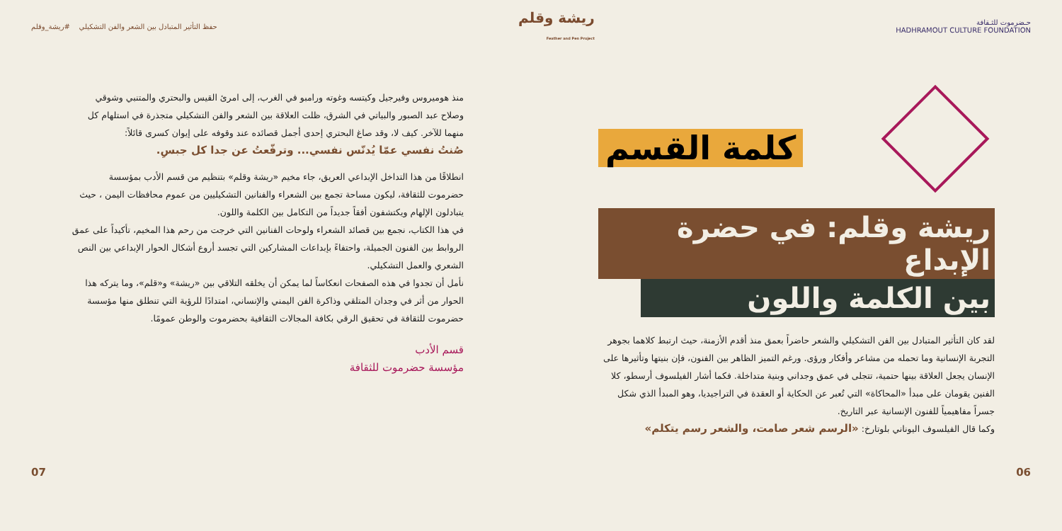حـضرموت للثـقافة
HADHRAMOUT CULTURE FOUNDATION
ريشة وقلم
Feather and Pen Project
حفظ التأثير المتبادل بين الشعر والفن التشكيلي #ريشة_وقلم
كلمة القسم
ريشة وقلم: في حضرة الإبداع
بين الكلمة واللون
لقد كان التأثير المتبادل بين الفن التشكيلي والشعر حاضراً بعمق منذ أقدم الأزمنة، حيث ارتبط كلاهما بجوهر التجربة الإنسانية وما تحمله من مشاعر وأفكار ورؤى. ورغم التميز الظاهر بين الفنون، فإن بنيتها وتأثيرها على الإنسان يجعل العلاقة بينها حتمية، تتجلى في عمق وجداني وبنية متداخلة. فكما أشار الفيلسوف أرسطو، كلا الفنين يقومان على مبدأ «المحاكاة» التي تُعبر عن الحكاية أو العقدة في التراجيديا، وهو المبدأ الذي شكل جسراً مفاهيمياً للفنون الإنسانية عبر التاريخ.
وكما قال الفيلسوف اليوناني بلوتارخ: «الرسم شعر صامت، والشعر رسم يتكلم»
منذ هوميروس وفيرجيل وكيتسه وغوته ورامبو في الغرب، إلى امرئ القيس والبحتري والمتنبي وشوقي وصلاح عبد الصبور والبياتي في الشرق، ظلت العلاقة بين الشعر والفن التشكيلي متجذرة في استلهام كل منهما للآخر. كيف لا، وقد صاغ البحتري إحدى أجمل قصائده عند وقوفه على إيوان كسرى قائلاً:
صُنتُ نفسي عمّا يُدنّس نفسي... وترفّعتُ عن جدا كل جبسِ.
انطلاقًا من هذا التداخل الإبداعي العريق، جاء مخيم «ريشة وقلم» بتنظيم من قسم الأدب بمؤسسة حضرموت للثقافة، ليكون مساحة تجمع بين الشعراء والفنانين التشكيليين من عموم محافظات اليمن ، حيث يتبادلون الإلهام ويكتشفون أفقاً جديداً من التكامل بين الكلمة واللون.
في هذا الكتاب، نجمع بين قصائد الشعراء ولوحات الفنانين التي خرجت من رحم هذا المخيم، تأكيداً على عمق الروابط بين الفنون الجميلة، واحتفاءً بإبداعات المشاركين التي تجسد أروع أشكال الحوار الإبداعي بين النص الشعري والعمل التشكيلي.
نأمل أن تجدوا في هذه الصفحات انعكاساً لما يمكن أن يخلقه التلاقي بين «ريشة» و«قلم»، وما يتركه هذا الحوار من أثر في وجدان المتلقي وذاكرة الفن اليمني والإنساني، امتدادًا للرؤية التي تنطلق منها مؤسسة حضرموت للثقافة في تحقيق الرقي بكافة المجالات الثقافية بحضرموت والوطن عمومًا.
قسم الأدب
مؤسسة حضرموت للثقافة
06 07